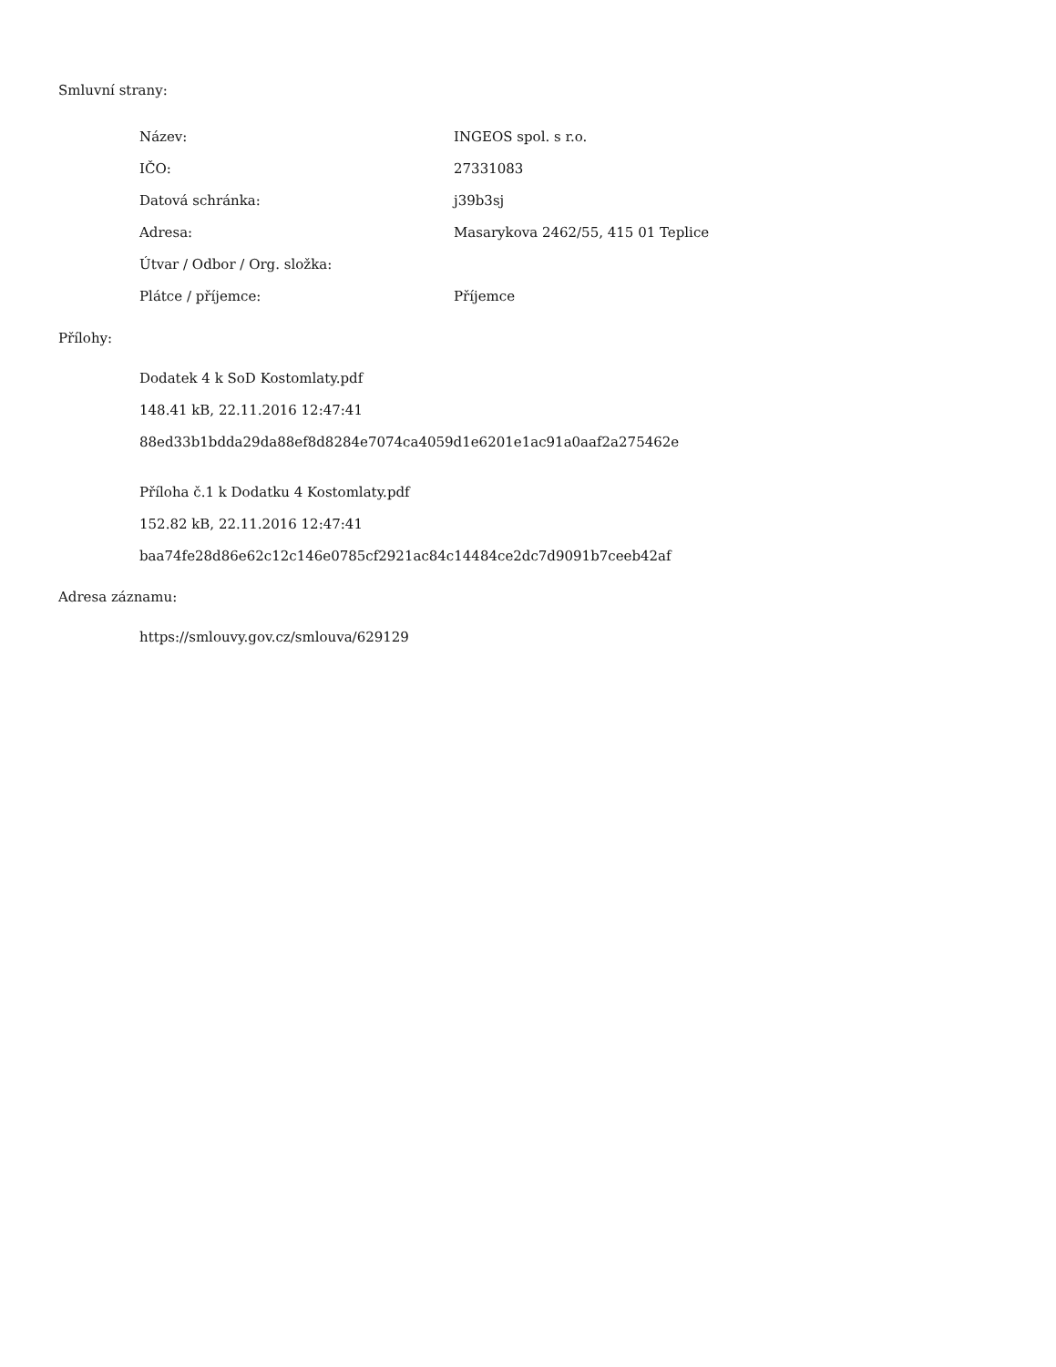Smluvní strany:
| Název: | INGEOS spol. s r.o. |
| IČO: | 27331083 |
| Datová schránka: | j39b3sj |
| Adresa: | Masarykova 2462/55, 415 01 Teplice |
| Útvar / Odbor / Org. složka: | |
| Plátce / příjemce: | Příjemce |
Přílohy:
Dodatek 4 k SoD Kostomlaty.pdf
148.41 kB, 22.11.2016 12:47:41
88ed33b1bdda29da88ef8d8284e7074ca4059d1e6201e1ac91a0aaf2a275462e
Příloha č.1 k Dodatku 4 Kostomlaty.pdf
152.82 kB, 22.11.2016 12:47:41
baa74fe28d86e62c12c146e0785cf2921ac84c14484ce2dc7d9091b7ceeb42af
Adresa záznamu:
https://smlouvy.gov.cz/smlouva/629129